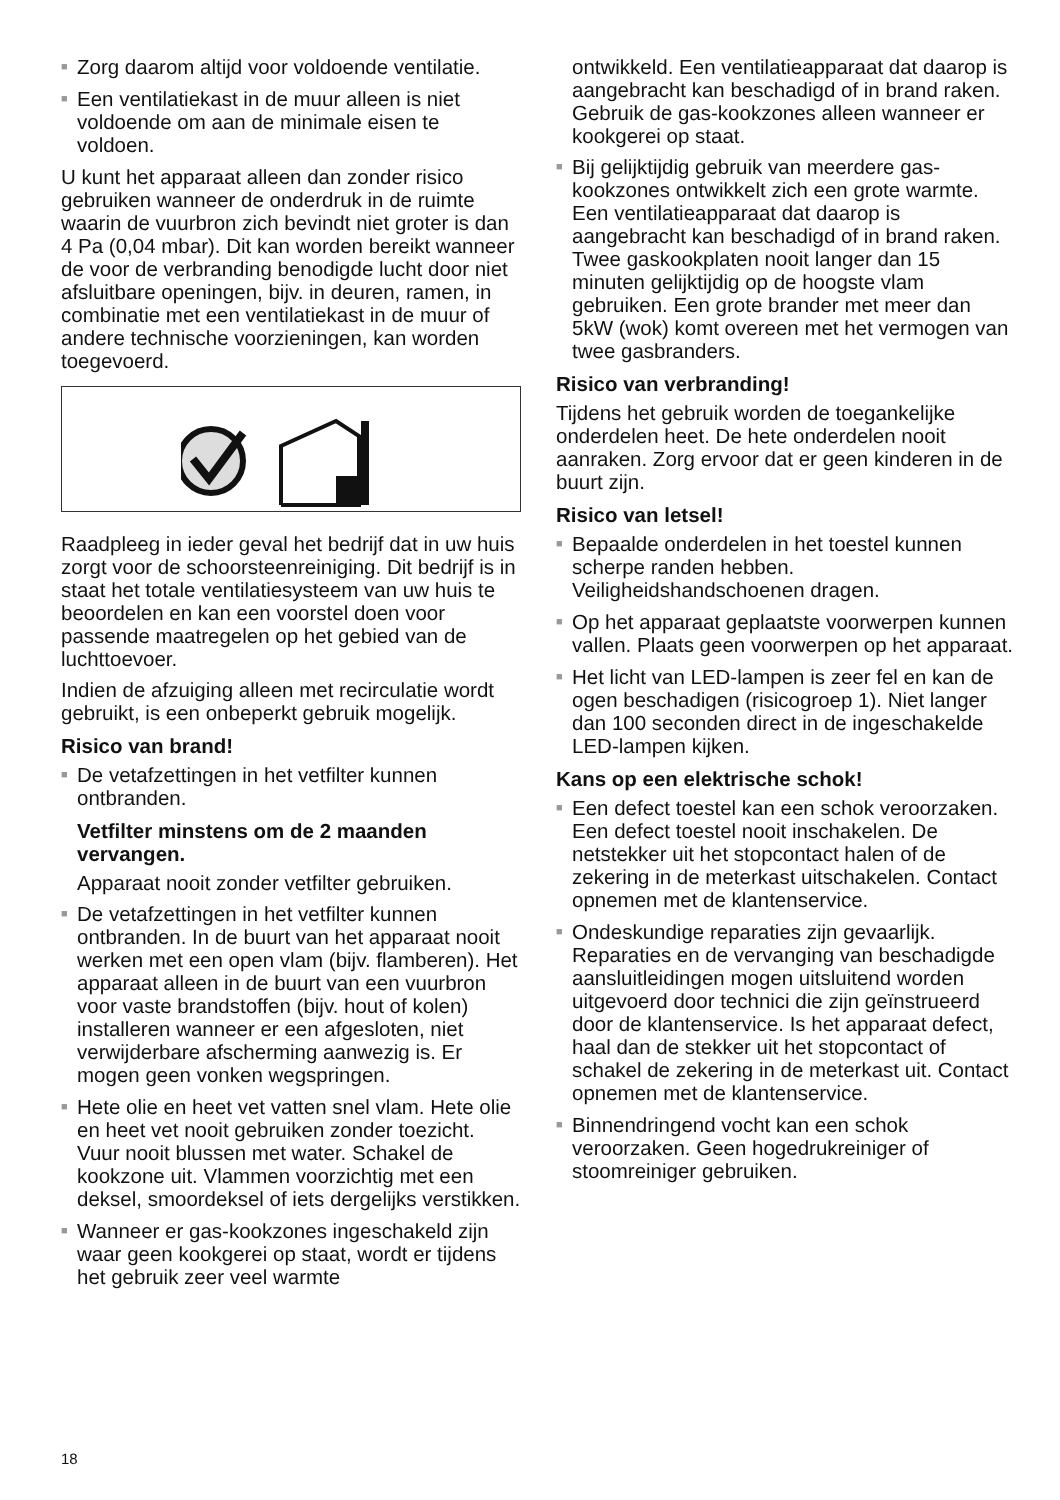■ Zorg daarom altijd voor voldoende ventilatie.
■ Een ventilatiekast in de muur alleen is niet voldoende om aan de minimale eisen te voldoen.
U kunt het apparaat alleen dan zonder risico gebruiken wanneer de onderdruk in de ruimte waarin de vuurbron zich bevindt niet groter is dan 4 Pa (0,04 mbar). Dit kan worden bereikt wanneer de voor de verbranding benodigde lucht door niet afsluitbare openingen, bijv. in deuren, ramen, in combinatie met een ventilatiekast in de muur of andere technische voorzieningen, kan worden toegevoerd.
Raadpleeg in ieder geval het bedrijf dat in uw huis zorgt voor de schoorsteenreiniging. Dit bedrijf is in staat het totale ventilatiesysteem van uw huis te beoordelen en kan een voorstel doen voor passende maatregelen op het gebied van de luchttoevoer.
Indien de afzuiging alleen met recirculatie wordt gebruikt, is een onbeperkt gebruik mogelijk.
Risico van brand!
■ De vetafzettingen in het vetfilter kunnen ontbranden.
Vetfilter minstens om de 2 maanden vervangen.
Apparaat nooit zonder vetfilter gebruiken.
■ De vetafzettingen in het vetfilter kunnen ontbranden. In de buurt van het apparaat nooit werken met een open vlam (bijv. flamberen). Het apparaat alleen in de buurt van een vuurbron voor vaste brandstoffen (bijv. hout of kolen) installeren wanneer er een afgesloten, niet verwijderbare afscherming aanwezig is. Er mogen geen vonken wegspringen.
■ Hete olie en heet vet vatten snel vlam. Hete olie en heet vet nooit gebruiken zonder toezicht. Vuur nooit blussen met water. Schakel de kookzone uit. Vlammen voorzichtig met een deksel, smoordeksel of iets dergelijks verstikken.
■ Wanneer er gas-kookzones ingeschakeld zijn waar geen kookgerei op staat, wordt er tijdens het gebruik zeer veel warmte
ontwikkeld. Een ventilatieapparaat dat daarop is aangebracht kan beschadigd of in brand raken. Gebruik de gas-kookzones alleen wanneer er kookgerei op staat.
■ Bij gelijktijdig gebruik van meerdere gas-kookzones ontwikkelt zich een grote warmte. Een ventilatieapparaat dat daarop is aangebracht kan beschadigd of in brand raken. Twee gaskookplaten nooit langer dan 15 minuten gelijktijdig op de hoogste vlam gebruiken. Een grote brander met meer dan 5kW (wok) komt overeen met het vermogen van twee gasbranders.
Risico van verbranding!
Tijdens het gebruik worden de toegankelijke onderdelen heet. De hete onderdelen nooit aanraken. Zorg ervoor dat er geen kinderen in de buurt zijn.
Risico van letsel!
■ Bepaalde onderdelen in het toestel kunnen scherpe randen hebben. Veiligheidshandschoenen dragen.
■ Op het apparaat geplaatste voorwerpen kunnen vallen. Plaats geen voorwerpen op het apparaat.
■ Het licht van LED-lampen is zeer fel en kan de ogen beschadigen (risicogroep 1). Niet langer dan 100 seconden direct in de ingeschakelde LED-lampen kijken.
Kans op een elektrische schok!
■ Een defect toestel kan een schok veroorzaken. Een defect toestel nooit inschakelen. De netstekker uit het stopcontact halen of de zekering in de meterkast uitschakelen. Contact opnemen met de klantenservice.
■ Ondeskundige reparaties zijn gevaarlijk. Reparaties en de vervanging van beschadigde aansluitleidingen mogen uitsluitend worden uitgevoerd door technici die zijn geïnstrueerd door de klantenservice. Is het apparaat defect, haal dan de stekker uit het stopcontact of schakel de zekering in de meterkast uit. Contact opnemen met de klantenservice.
■ Binnendringend vocht kan een schok veroorzaken. Geen hogedrukreiniger of stoomreiniger gebruiken.
18